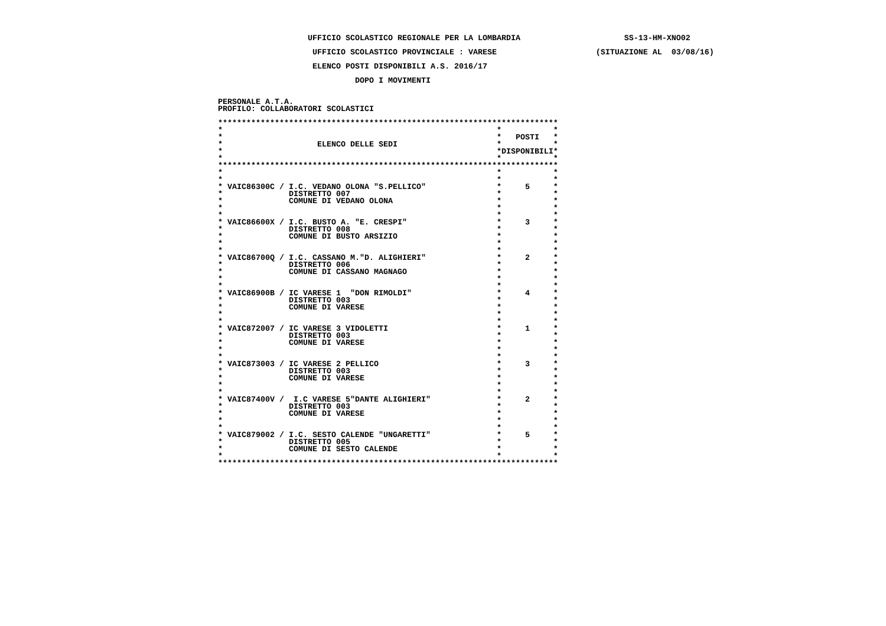UFFICIO SCOLASTICO REGIONALE PER LA LOMBARDIA SS-13-HM-XNO02
UFFICIO SCOLASTICO PROVINCIALE : VARESE (SITUAZIONE AL 03/08/16)
ELENCO POSTI DISPONIBILI A.S. 2016/17
DOPO I MOVIMENTI
PERSONALE A.T.A.
PROFILO: COLLABORATORI SCOLASTICI
************************************************************************
* * *
* * POSTI *
* ELENCO DELLE SEDI * *
* *DISPONIBILI*
* * *
************************************************************************
* * *
* * *
* VAIC86300C / I.C. VEDANO OLONA "S.PELLICO" * 5 *
* DISTRETTO 007 * *
* COMUNE DI VEDANO OLONA * *
* * *
* * *
* VAIC86600X / I.C. BUSTO A. "E. CRESPI" * 3 *
* DISTRETTO 008 * *
* COMUNE DI BUSTO ARSIZIO * *
* * *
* * *
* VAIC86700Q / I.C. CASSANO M."D. ALIGHIERI" * 2 *
* DISTRETTO 006 * *
* COMUNE DI CASSANO MAGNAGO * *
* * *
* * *
* VAIC86900B / IC VARESE 1 "DON RIMOLDI" * 4 *
* DISTRETTO 003 * *
* COMUNE DI VARESE * *
* * *
* * *
* VAIC872007 / IC VARESE 3 VIDOLETTI * 1 *
* DISTRETTO 003 * *
* COMUNE DI VARESE * *
* * *
* * *
* VAIC873003 / IC VARESE 2 PELLICO * 3 *
* DISTRETTO 003 * *
* COMUNE DI VARESE * *
* * *
* * *
* VAIC87400V / I.C VARESE 5"DANTE ALIGHIERI" * 2 *
* DISTRETTO 003 * *
* COMUNE DI VARESE * *
* * *
* * *
* VAIC879002 / I.C. SESTO CALENDE "UNGARETTI" * 5 *
* DISTRETTO 005 * *
* COMUNE DI SESTO CALENDE * *
* * *
************************************************************************